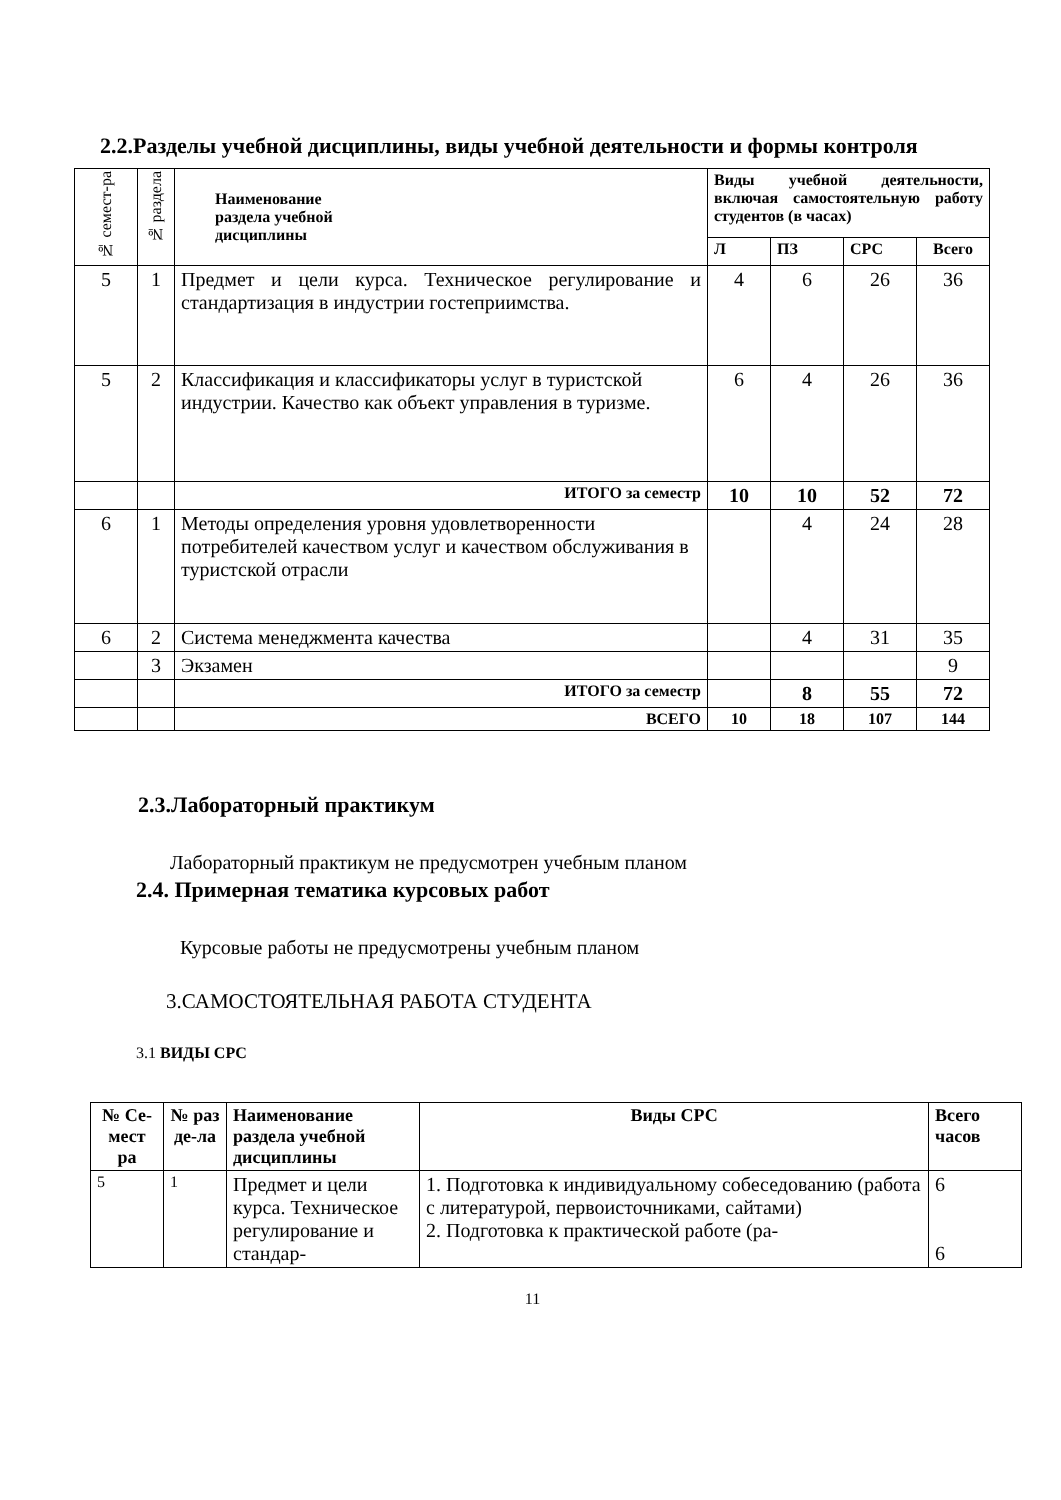2.2.Разделы учебной дисциплины, виды учебной деятельности и формы контроля
| № семест-ра | № раздела | Наименование раздела учебной дисциплины | Виды учебной деятельности, включая самостоятельную работу студентов (в часах) | | | |
| --- | --- | --- | --- | --- | --- | --- |
| | | | Л | ПЗ | СРС | Всего |
| 5 | 1 | Предмет и цели курса. Техническое регулирование и стандартизация в индустрии гостеприимства. | 4 | 6 | 26 | 36 |
| 5 | 2 | Классификация и классификаторы услуг в туристской индустрии. Качество как объект управления в туризме. | 6 | 4 | 26 | 36 |
| | | ИТОГО за семестр | 10 | 10 | 52 | 72 |
| 6 | 1 | Методы определения уровня удовлетворенности потребителей качеством услуг и качеством обслуживания в туристской отрасли | | 4 | 24 | 28 |
| 6 | 2 | Система менеджмента качества | | 4 | 31 | 35 |
| | 3 | Экзамен | | | | 9 |
| | | ИТОГО за семестр | | 8 | 55 | 72 |
| | | ВСЕГО | 10 | 18 | 107 | 144 |
2.3.Лабораторный практикум
Лабораторный практикум не предусмотрен учебным планом
2.4. Примерная тематика курсовых работ
Курсовые работы не предусмотрены учебным планом
3.САМОСТОЯТЕЛЬНАЯ РАБОТА СТУДЕНТА
3.1 ВИДЫ СРС
| № Се-мест ра | № раз де-ла | Наименование раздела учебной дисциплины | Виды СРС | Всего часов |
| --- | --- | --- | --- | --- |
| 5 | 1 | Предмет и цели курса. Техническое регулирование и стандар- | 1. Подготовка к индивидуальному собеседованию (работа с литературой, первоисточниками, сайтами) 2. Подготовка к практической работе (ра- | 6 6 |
11